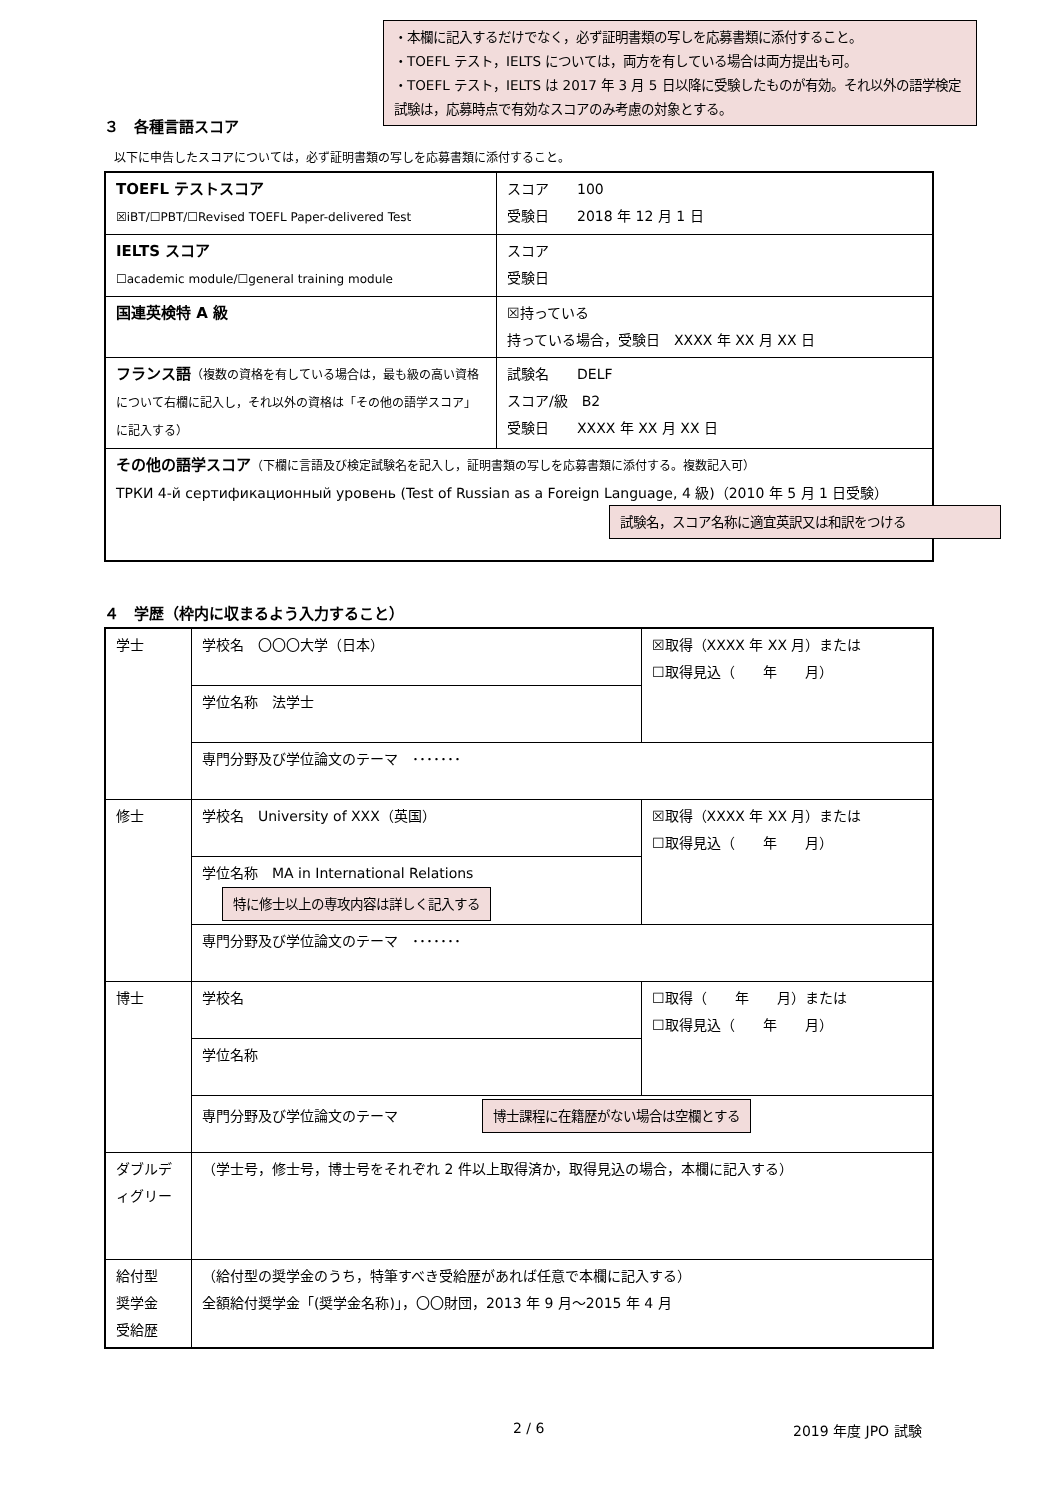・本欄に記入するだけでなく，必ず証明書類の写しを応募書類に添付すること。
・TOEFL テスト，IELTS については，両方を有している場合は両方提出も可。
・TOEFL テスト，IELTS は 2017 年 3 月 5 日以降に受験したものが有効。それ以外の語学検定試験は，応募時点で有効なスコアのみ考慮の対象とする。
３　各種言語スコア
以下に申告したスコアについては，必ず証明書類の写しを応募書類に添付すること。
| TOEFL テストスコア ☒iBT/☐PBT/☐Revised TOEFL Paper-delivered Test | スコア 100 受験日 2018 年 12 月 1 日 |
| IELTS スコア ☐academic module/☐general training module | スコア 受験日 |
| 国連英検特 A 級 | ☒持っている 持っている場合，受験日 XXXX 年 XX 月 XX 日 |
| フランス語 （複数の資格を有している場合は，最も級の高い資格について右欄に記入し，それ以外の資格は「その他の語学スコア」に記入する） | 試験名 DELF スコア/級 B2 受験日 XXXX 年 XX 月 XX 日 |
| その他の語学スコア （下欄に言語及び検定試験名を記入し，証明書類の写しを応募書類に添付する。複数記入可） ТРКИ 4-й сертификационный уровень (Test of Russian as a Foreign Language, 4 級)（2010 年 5 月 1 日受験） | |
試験名，スコア名称に適宜英訳又は和訳をつける
４　学歴（枠内に収まるよう入力すること）
| 学士 | 学校名 〇〇〇大学（日本） | ☒取得（XXXX 年 XX 月）または ☐取得見込（ 年 月） |
| | 学位名称 法学士 | |
| | 専門分野及び学位論文のテーマ ･･･････ | |
| 修士 | 学校名 University of XXX（英国） | ☒取得（XXXX 年 XX 月）または ☐取得見込（ 年 月） |
| | 学位名称 MA in International Relations 特に修士以上の専攻内容は詳しく記入する | |
| | 専門分野及び学位論文のテーマ ･･･････ | |
| 博士 | 学校名 | ☐取得（ 年 月）または ☐取得見込（ 年 月） |
| | 学位名称 | |
| | 専門分野及び学位論文のテーマ 博士課程に在籍歴がない場合は空欄とする | |
| ダブルディグリー | （学士号，修士号，博士号をそれぞれ 2 件以上取得済か，取得見込の場合，本欄に記入する） | |
| 給付型 奨学金 受給歴 | （給付型の奨学金のうち，特筆すべき受給歴があれば任意で本欄に記入する） 全額給付奨学金「(奨学金名称)」，〇〇財団，2013 年 9 月～2015 年 4 月 | |
2 / 6 2019 年度 JPO 試験